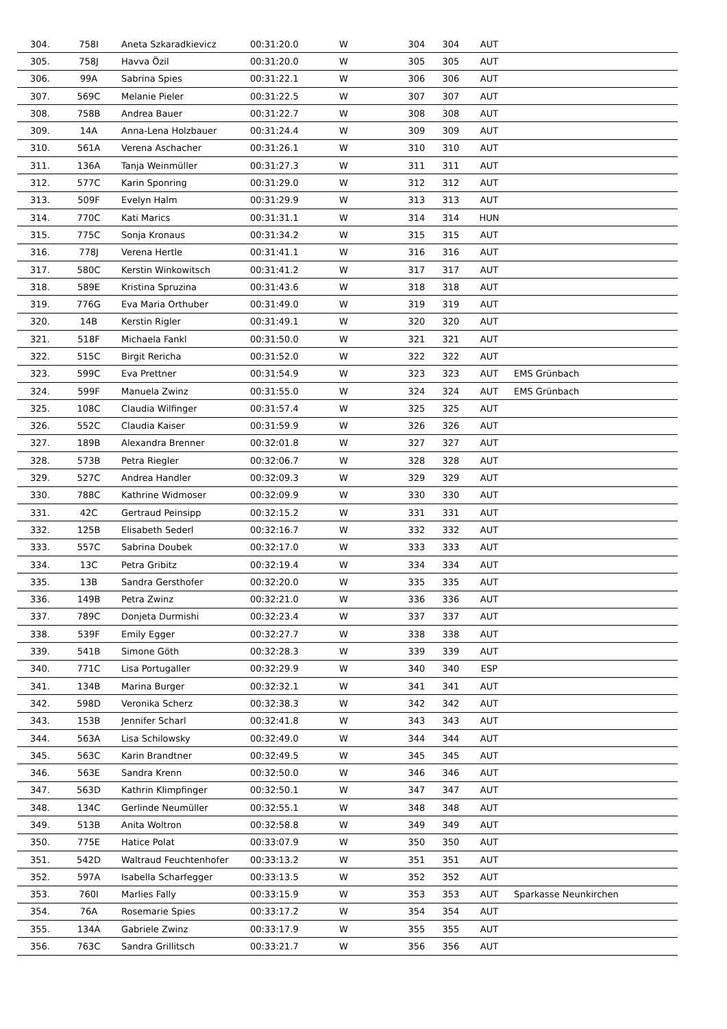| 304. | 758I | Aneta Szkaradkievicz | 00:31:20.0 | W | 304 | 304 | AUT | |
| 305. | 758J | Havva Özil | 00:31:20.0 | W | 305 | 305 | AUT | |
| 306. | 99A | Sabrina Spies | 00:31:22.1 | W | 306 | 306 | AUT | |
| 307. | 569C | Melanie Pieler | 00:31:22.5 | W | 307 | 307 | AUT | |
| 308. | 758B | Andrea Bauer | 00:31:22.7 | W | 308 | 308 | AUT | |
| 309. | 14A | Anna-Lena Holzbauer | 00:31:24.4 | W | 309 | 309 | AUT | |
| 310. | 561A | Verena Aschacher | 00:31:26.1 | W | 310 | 310 | AUT | |
| 311. | 136A | Tanja Weinmüller | 00:31:27.3 | W | 311 | 311 | AUT | |
| 312. | 577C | Karin Sponring | 00:31:29.0 | W | 312 | 312 | AUT | |
| 313. | 509F | Evelyn Halm | 00:31:29.9 | W | 313 | 313 | AUT | |
| 314. | 770C | Kati Marics | 00:31:31.1 | W | 314 | 314 | HUN | |
| 315. | 775C | Sonja Kronaus | 00:31:34.2 | W | 315 | 315 | AUT | |
| 316. | 778J | Verena Hertle | 00:31:41.1 | W | 316 | 316 | AUT | |
| 317. | 580C | Kerstin Winkowitsch | 00:31:41.2 | W | 317 | 317 | AUT | |
| 318. | 589E | Kristina Spruzina | 00:31:43.6 | W | 318 | 318 | AUT | |
| 319. | 776G | Eva Maria Orthuber | 00:31:49.0 | W | 319 | 319 | AUT | |
| 320. | 14B | Kerstin Rigler | 00:31:49.1 | W | 320 | 320 | AUT | |
| 321. | 518F | Michaela Fankl | 00:31:50.0 | W | 321 | 321 | AUT | |
| 322. | 515C | Birgit Rericha | 00:31:52.0 | W | 322 | 322 | AUT | |
| 323. | 599C | Eva Prettner | 00:31:54.9 | W | 323 | 323 | AUT | EMS Grünbach |
| 324. | 599F | Manuela Zwinz | 00:31:55.0 | W | 324 | 324 | AUT | EMS Grünbach |
| 325. | 108C | Claudia Wilfinger | 00:31:57.4 | W | 325 | 325 | AUT | |
| 326. | 552C | Claudia Kaiser | 00:31:59.9 | W | 326 | 326 | AUT | |
| 327. | 189B | Alexandra Brenner | 00:32:01.8 | W | 327 | 327 | AUT | |
| 328. | 573B | Petra Riegler | 00:32:06.7 | W | 328 | 328 | AUT | |
| 329. | 527C | Andrea Handler | 00:32:09.3 | W | 329 | 329 | AUT | |
| 330. | 788C | Kathrine Widmoser | 00:32:09.9 | W | 330 | 330 | AUT | |
| 331. | 42C | Gertraud Peinsipp | 00:32:15.2 | W | 331 | 331 | AUT | |
| 332. | 125B | Elisabeth Sederl | 00:32:16.7 | W | 332 | 332 | AUT | |
| 333. | 557C | Sabrina Doubek | 00:32:17.0 | W | 333 | 333 | AUT | |
| 334. | 13C | Petra Gribitz | 00:32:19.4 | W | 334 | 334 | AUT | |
| 335. | 13B | Sandra Gersthofer | 00:32:20.0 | W | 335 | 335 | AUT | |
| 336. | 149B | Petra Zwinz | 00:32:21.0 | W | 336 | 336 | AUT | |
| 337. | 789C | Donjeta Durmishi | 00:32:23.4 | W | 337 | 337 | AUT | |
| 338. | 539F | Emily Egger | 00:32:27.7 | W | 338 | 338 | AUT | |
| 339. | 541B | Simone Göth | 00:32:28.3 | W | 339 | 339 | AUT | |
| 340. | 771C | Lisa Portugaller | 00:32:29.9 | W | 340 | 340 | ESP | |
| 341. | 134B | Marina Burger | 00:32:32.1 | W | 341 | 341 | AUT | |
| 342. | 598D | Veronika Scherz | 00:32:38.3 | W | 342 | 342 | AUT | |
| 343. | 153B | Jennifer Scharl | 00:32:41.8 | W | 343 | 343 | AUT | |
| 344. | 563A | Lisa Schilowsky | 00:32:49.0 | W | 344 | 344 | AUT | |
| 345. | 563C | Karin Brandtner | 00:32:49.5 | W | 345 | 345 | AUT | |
| 346. | 563E | Sandra Krenn | 00:32:50.0 | W | 346 | 346 | AUT | |
| 347. | 563D | Kathrin Klimpfinger | 00:32:50.1 | W | 347 | 347 | AUT | |
| 348. | 134C | Gerlinde Neumüller | 00:32:55.1 | W | 348 | 348 | AUT | |
| 349. | 513B | Anita Woltron | 00:32:58.8 | W | 349 | 349 | AUT | |
| 350. | 775E | Hatice Polat | 00:33:07.9 | W | 350 | 350 | AUT | |
| 351. | 542D | Waltraud Feuchtenhofer | 00:33:13.2 | W | 351 | 351 | AUT | |
| 352. | 597A | Isabella Scharfegger | 00:33:13.5 | W | 352 | 352 | AUT | |
| 353. | 760I | Marlies Fally | 00:33:15.9 | W | 353 | 353 | AUT | Sparkasse Neunkirchen |
| 354. | 76A | Rosemarie Spies | 00:33:17.2 | W | 354 | 354 | AUT | |
| 355. | 134A | Gabriele Zwinz | 00:33:17.9 | W | 355 | 355 | AUT | |
| 356. | 763C | Sandra Grillitsch | 00:33:21.7 | W | 356 | 356 | AUT | |